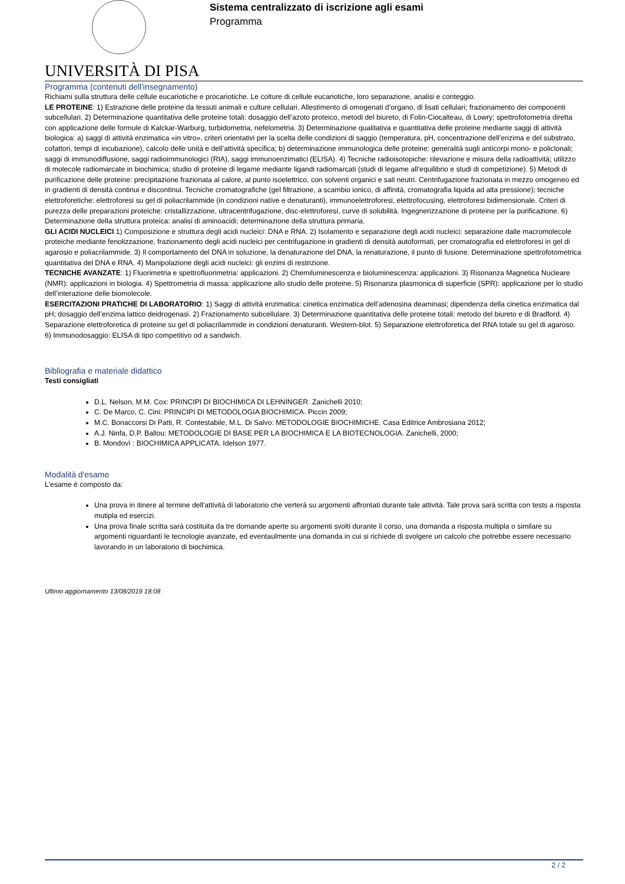UNIVERSITÀ DI PISA
Sistema centralizzato di iscrizione agli esami
Programma
Programma (contenuti dell'insegnamento)
Richiami sulla struttura delle cellule eucariotiche e procariotiche. Le colture di cellule eucariotiche, loro separazione, analisi e conteggio.
LE PROTEINE: 1) Estrazione delle proteine da tessuti animali e culture cellulari. Allestimento di omogenati d’organo, di lisati cellulari; frazionamento dei componenti subcellulari. 2) Determinazione quantitativa delle proteine totali: dosaggio dell’azoto proteico, metodi del biureto, di Folin-Ciocalteau, di Lowry; spettrofotometria diretta con applicazione delle formule di Kalckar-Warburg, turbidometria, nefelometria. 3) Determinazione qualitativa e quantitativa delle proteine mediante saggi di attività biologica: a) saggi di attività enzimatica «in vitro», criteri orientativi per la scelta delle condizioni di saggio (temperatura, pH, concentrazione dell’enzima e del substrato, cofattori, tempi di incubazione), calcolo delle unità e dell’attività specifica; b) determinazione immunologica delle proteine: generalità sugli anticorpi mono- e policlonali; saggi di immunodiffusione, saggi radioimmunologici (RIA), saggi immunoenzimatici (ELISA). 4) Tecniche radioisotopiche: rilevazione e misura della radioattività; utilizzo di molecole radiomarcate in biochimica; studio di proteine di legame mediante ligandi radiomarcati (studi di legame all’equilibrio e studi di competizione). 5) Metodi di purificazione delle proteine: precipitazione frazionata al calore, al punto isoelettrico, con solventi organici e sali neutri. Centrifugazione frazionata in mezzo omogeneo ed in gradienti di densità continui e discontinui. Tecniche cromatografiche (gel filtrazione, a scambio ionico, di affinità, cromatografia liquida ad alta pressione); tecniche elettroforetiche: elettroforesi su gel di poliacrilammide (in condizioni native e denaturanti), immunoelettroforesi, elettrofocusing, elettroforesi bidimensionale. Criteri di purezza delle preparazioni proteiche: cristallizzazione, ultracentrifugazione, disc-elettroforesi, curve di solubilità. Ingegnerizzazione di proteine per la purificazione. 6) Determinazione della struttura proteica: analisi di aminoacidi; determinazione della struttura primaria.
GLI ACIDI NUCLEICI 1) Composizione e struttura degli acidi nucleici: DNA e RNA. 2) Isolamento e separazione degli acidi nucleici: separazione dalle macromolecole proteiche mediante fenolizzazione, frazionamento degli acidi nucleici per centrifugazione in gradienti di densità autoformati, per cromatografia ed elettroforesi in gel di agarosio e poliacrilammide. 3) Il comportamento del DNA in soluzione, la denaturazione del DNA, la renaturazione, il punto di fusione. Determinazione spettrofotometrica quantitativa del DNA e RNA. 4) Manipolazione degli acidi nucleici: gli enzimi di restrizione.
TECNICHE AVANZATE: 1) Fluorimetria e spettrofluorimetria: applicazioni. 2) Chemiluminescenza e bioluminescenza: applicazioni. 3) Risonanza Magnetica Nucleare (NMR): applicazioni in biologia. 4) Spettrometria di massa: applicazione allo studio delle proteine. 5) Risonanza plasmonica di superficie (SPR): applicazione per lo studio dell’interazione delle biomolecole.
ESERCITAZIONI PRATICHE DI LABORATORIO: 1) Saggi di attività enzimatica: cinetica enzimatica dell’adenosina deaminasi; dipendenza della cinetica enzimatica dal pH; dosaggio dell’enzima lattico deidrogenasi. 2) Frazionamento subcellulare. 3) Determinazione quantitativa delle proteine totali: metodo del biureto e di Bradford. 4) Separazione elettroforetica di proteine su gel di poliacrilammide in condizioni denaturanti. Western-blot. 5) Separazione elettroforetica del RNA totale su gel di agaroso. 6) Immunodosaggio: ELISA di tipo competitivo od a sandwich.
Bibliografia e materiale didattico
Testi consigliati
D.L. Nelson, M.M. Cox: PRINCIPI DI BIOCHIMICA DI LEHNINGER. Zanichelli 2010;
C. De Marco, C. Cini: PRINCIPI DI METODOLOGIA BIOCHIMICA. Piccin 2009;
M.C. Bonaccorsi Di Patti, R. Contestabile, M.L. Di Salvo: METODOLOGIE BIOCHIMICHE. Casa Editrice Ambrosiana 2012;
A.J. Ninfa, D.P. Ballou: METODOLOGIE DI BASE PER LA BIOCHIMICA E LA BIOTECNOLOGIA. Zanichelli, 2000;
B. Mondovì : BIOCHIMICA APPLICATA. Idelson 1977.
Modalità d'esame
L'esame è composto da:
Una prova in itinere al termine dell'attività di laboratorio che verterà su argomenti affrontati durante tale attività. Tale prova sarà scritta con tests a risposta mutipla ed esercizi.
Una prova finale scritta sarà costituita da tre domande aperte su argomenti svolti durante il corso, una domanda a risposta multipla o similare su argomenti riguardanti le tecnologie avanzate, ed eventaulmente una domanda in cui si richiede di svolgere un calcolo che potrebbe essere necessario lavorando in un laboratorio di biochimica.
Ultimo aggiornamento 13/08/2019 18:08
2 / 2